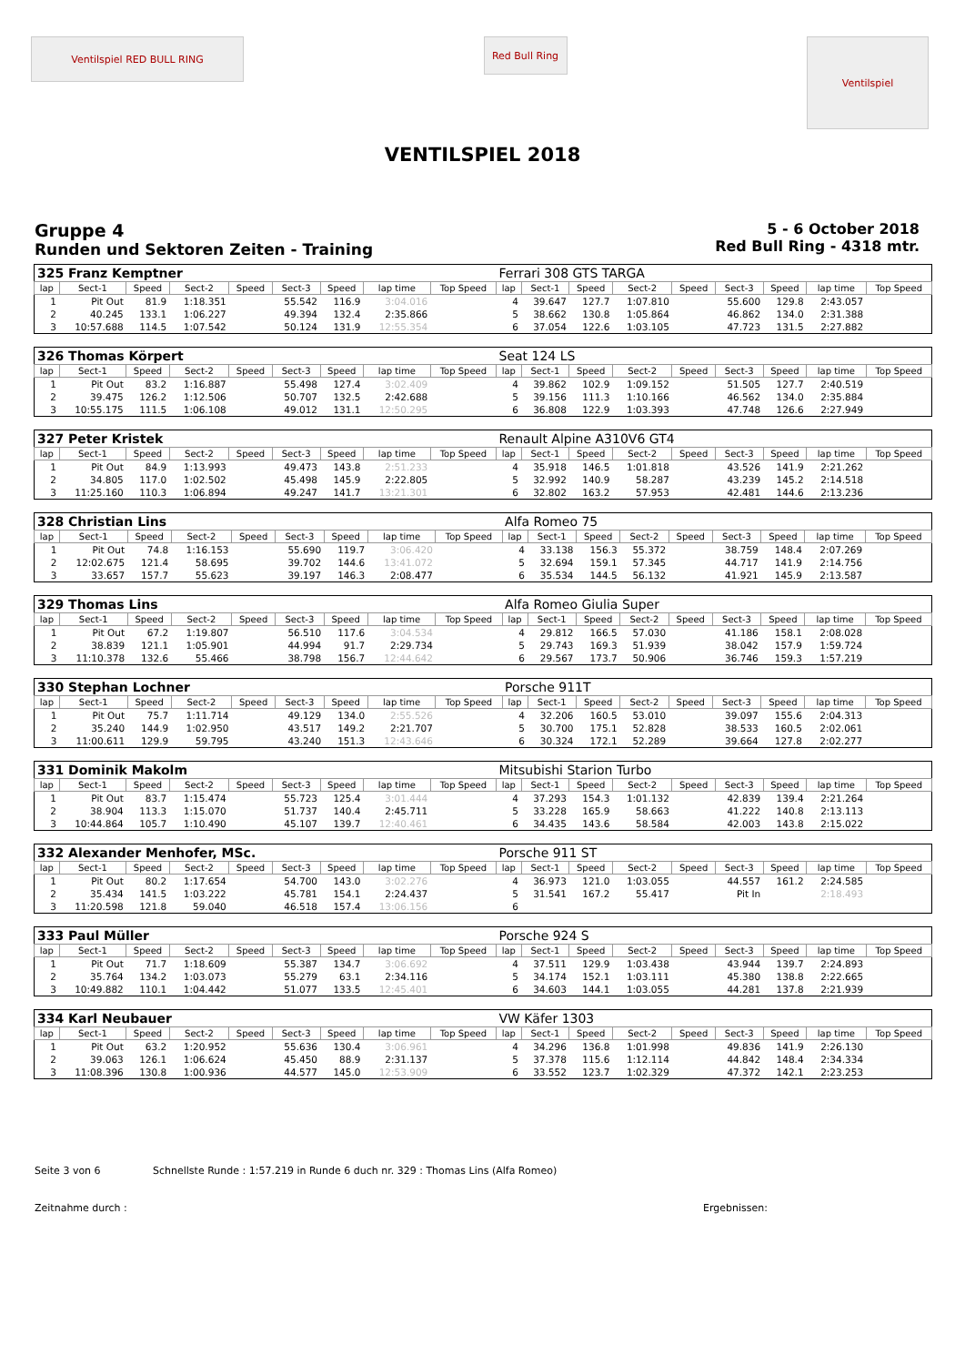Ventilspiel RED BULL RING
Red Bull Ring
Ventilspiel
VENTILSPIEL 2018
Gruppe 4
Runden und Sektoren Zeiten - Training
5 - 6 October 2018
Red Bull Ring - 4318 mtr.
| 325 Franz Kemptner | | | | | | | | | Ferrari 308 GTS TARGA | | | | | | | | |
| lap | Sect-1 | Speed | Sect-2 | Speed | Sect-3 | Speed | lap time | Top Speed | lap | Sect-1 | Speed | Sect-2 | Speed | Sect-3 | Speed | lap time | Top Speed |
| 1 | Pit Out | 81.9 | 1:18.351 | | 55.542 | 116.9 | 3:04.016 | | 4 | 39.647 | 127.7 | 1:07.810 | | 55.600 | 129.8 | 2:43.057 | |
| 2 | 40.245 | 133.1 | 1:06.227 | | 49.394 | 132.4 | 2:35.866 | | 5 | 38.662 | 130.8 | 1:05.864 | | 46.862 | 134.0 | 2:31.388 | |
| 3 | 10:57.688 | 114.5 | 1:07.542 | | 50.124 | 131.9 | 12:55.354 | | 6 | 37.054 | 122.6 | 1:03.105 | | 47.723 | 131.5 | 2:27.882 | |
| 326 Thomas Körpert | | | | | | | | | Seat 124 LS | | | | | | | | |
| lap | Sect-1 | Speed | Sect-2 | Speed | Sect-3 | Speed | lap time | Top Speed | lap | Sect-1 | Speed | Sect-2 | Speed | Sect-3 | Speed | lap time | Top Speed |
| 1 | Pit Out | 83.2 | 1:16.887 | | 55.498 | 127.4 | 3:02.409 | | 4 | 39.862 | 102.9 | 1:09.152 | | 51.505 | 127.7 | 2:40.519 | |
| 2 | 39.475 | 126.2 | 1:12.506 | | 50.707 | 132.5 | 2:42.688 | | 5 | 39.156 | 111.3 | 1:10.166 | | 46.562 | 134.0 | 2:35.884 | |
| 3 | 10:55.175 | 111.5 | 1:06.108 | | 49.012 | 131.1 | 12:50.295 | | 6 | 36.808 | 122.9 | 1:03.393 | | 47.748 | 126.6 | 2:27.949 | |
| 327 Peter Kristek | | | | | | | | | Renault Alpine A310V6 GT4 | | | | | | | | |
| lap | Sect-1 | Speed | Sect-2 | Speed | Sect-3 | Speed | lap time | Top Speed | lap | Sect-1 | Speed | Sect-2 | Speed | Sect-3 | Speed | lap time | Top Speed |
| 1 | Pit Out | 84.9 | 1:13.993 | | 49.473 | 143.8 | 2:51.233 | | 4 | 35.918 | 146.5 | 1:01.818 | | 43.526 | 141.9 | 2:21.262 | |
| 2 | 34.805 | 117.0 | 1:02.502 | | 45.498 | 145.9 | 2:22.805 | | 5 | 32.992 | 140.9 | 58.287 | | 43.239 | 145.2 | 2:14.518 | |
| 3 | 11:25.160 | 110.3 | 1:06.894 | | 49.247 | 141.7 | 13:21.301 | | 6 | 32.802 | 163.2 | 57.953 | | 42.481 | 144.6 | 2:13.236 | |
| 328 Christian Lins | | | | | | | | | Alfa Romeo 75 | | | | | | | | |
| lap | Sect-1 | Speed | Sect-2 | Speed | Sect-3 | Speed | lap time | Top Speed | lap | Sect-1 | Speed | Sect-2 | Speed | Sect-3 | Speed | lap time | Top Speed |
| 1 | Pit Out | 74.8 | 1:16.153 | | 55.690 | 119.7 | 3:06.420 | | 4 | 33.138 | 156.3 | 55.372 | | 38.759 | 148.4 | 2:07.269 | |
| 2 | 12:02.675 | 121.4 | 58.695 | | 39.702 | 144.6 | 13:41.072 | | 5 | 32.694 | 159.1 | 57.345 | | 44.717 | 141.9 | 2:14.756 | |
| 3 | 33.657 | 157.7 | 55.623 | | 39.197 | 146.3 | 2:08.477 | | 6 | 35.534 | 144.5 | 56.132 | | 41.921 | 145.9 | 2:13.587 | |
| 329 Thomas Lins | | | | | | | | | Alfa Romeo Giulia Super | | | | | | | | |
| lap | Sect-1 | Speed | Sect-2 | Speed | Sect-3 | Speed | lap time | Top Speed | lap | Sect-1 | Speed | Sect-2 | Speed | Sect-3 | Speed | lap time | Top Speed |
| 1 | Pit Out | 67.2 | 1:19.807 | | 56.510 | 117.6 | 3:04.534 | | 4 | 29.812 | 166.5 | 57.030 | | 41.186 | 158.1 | 2:08.028 | |
| 2 | 38.839 | 121.1 | 1:05.901 | | 44.994 | 91.7 | 2:29.734 | | 5 | 29.743 | 169.3 | 51.939 | | 38.042 | 157.9 | 1:59.724 | |
| 3 | 11:10.378 | 132.6 | 55.466 | | 38.798 | 156.7 | 12:44.642 | | 6 | 29.567 | 173.7 | 50.906 | | 36.746 | 159.3 | 1:57.219 | |
| 330 Stephan Lochner | | | | | | | | | Porsche 911T | | | | | | | | |
| lap | Sect-1 | Speed | Sect-2 | Speed | Sect-3 | Speed | lap time | Top Speed | lap | Sect-1 | Speed | Sect-2 | Speed | Sect-3 | Speed | lap time | Top Speed |
| 1 | Pit Out | 75.7 | 1:11.714 | | 49.129 | 134.0 | 2:55.526 | | 4 | 32.206 | 160.5 | 53.010 | | 39.097 | 155.6 | 2:04.313 | |
| 2 | 35.240 | 144.9 | 1:02.950 | | 43.517 | 149.2 | 2:21.707 | | 5 | 30.700 | 175.1 | 52.828 | | 38.533 | 160.5 | 2:02.061 | |
| 3 | 11:00.611 | 129.9 | 59.795 | | 43.240 | 151.3 | 12:43.646 | | 6 | 30.324 | 172.1 | 52.289 | | 39.664 | 127.8 | 2:02.277 | |
| 331 Dominik Makolm | | | | | | | | | Mitsubishi Starion Turbo | | | | | | | | |
| lap | Sect-1 | Speed | Sect-2 | Speed | Sect-3 | Speed | lap time | Top Speed | lap | Sect-1 | Speed | Sect-2 | Speed | Sect-3 | Speed | lap time | Top Speed |
| 1 | Pit Out | 83.7 | 1:15.474 | | 55.723 | 125.4 | 3:01.444 | | 4 | 37.293 | 154.3 | 1:01.132 | | 42.839 | 139.4 | 2:21.264 | |
| 2 | 38.904 | 113.3 | 1:15.070 | | 51.737 | 140.4 | 2:45.711 | | 5 | 33.228 | 165.9 | 58.663 | | 41.222 | 140.8 | 2:13.113 | |
| 3 | 10:44.864 | 105.7 | 1:10.490 | | 45.107 | 139.7 | 12:40.461 | | 6 | 34.435 | 143.6 | 58.584 | | 42.003 | 143.8 | 2:15.022 | |
| 332 Alexander Menhofer, MSc. | | | | | | | | | Porsche 911 ST | | | | | | | | |
| lap | Sect-1 | Speed | Sect-2 | Speed | Sect-3 | Speed | lap time | Top Speed | lap | Sect-1 | Speed | Sect-2 | Speed | Sect-3 | Speed | lap time | Top Speed |
| 1 | Pit Out | 80.2 | 1:17.654 | | 54.700 | 143.0 | 3:02.276 | | 4 | 36.973 | 121.0 | 1:03.055 | | 44.557 | 161.2 | 2:24.585 | |
| 2 | 35.434 | 141.5 | 1:03.222 | | 45.781 | 154.1 | 2:24.437 | | 5 | 31.541 | 167.2 | 55.417 | | Pit In | | 2:18.493 | |
| 3 | 11:20.598 | 121.8 | 59.040 | | 46.518 | 157.4 | 13:06.156 | | 6 | | | | | | | | |
| 333 Paul Müller | | | | | | | | | Porsche 924 S | | | | | | | | |
| lap | Sect-1 | Speed | Sect-2 | Speed | Sect-3 | Speed | lap time | Top Speed | lap | Sect-1 | Speed | Sect-2 | Speed | Sect-3 | Speed | lap time | Top Speed |
| 1 | Pit Out | 71.7 | 1:18.609 | | 55.387 | 134.7 | 3:06.692 | | 4 | 37.511 | 129.9 | 1:03.438 | | 43.944 | 139.7 | 2:24.893 | |
| 2 | 35.764 | 134.2 | 1:03.073 | | 55.279 | 63.1 | 2:34.116 | | 5 | 34.174 | 152.1 | 1:03.111 | | 45.380 | 138.8 | 2:22.665 | |
| 3 | 10:49.882 | 110.1 | 1:04.442 | | 51.077 | 133.5 | 12:45.401 | | 6 | 34.603 | 144.1 | 1:03.055 | | 44.281 | 137.8 | 2:21.939 | |
| 334 Karl Neubauer | | | | | | | | | VW Käfer 1303 | | | | | | | | |
| lap | Sect-1 | Speed | Sect-2 | Speed | Sect-3 | Speed | lap time | Top Speed | lap | Sect-1 | Speed | Sect-2 | Speed | Sect-3 | Speed | lap time | Top Speed |
| 1 | Pit Out | 63.2 | 1:20.952 | | 55.636 | 130.4 | 3:06.961 | | 4 | 34.296 | 136.8 | 1:01.998 | | 49.836 | 141.9 | 2:26.130 | |
| 2 | 39.063 | 126.1 | 1:06.624 | | 45.450 | 88.9 | 2:31.137 | | 5 | 37.378 | 115.6 | 1:12.114 | | 44.842 | 148.4 | 2:34.334 | |
| 3 | 11:08.396 | 130.8 | 1:00.936 | | 44.577 | 145.0 | 12:53.909 | | 6 | 33.552 | 123.7 | 1:02.329 | | 47.372 | 142.1 | 2:23.253 | |
Seite 3 von 6 Schnellste Runde : 1:57.219 in Runde 6 duch nr. 329 : Thomas Lins (Alfa Romeo)
Zeitnahme durch : Ergebnissen: